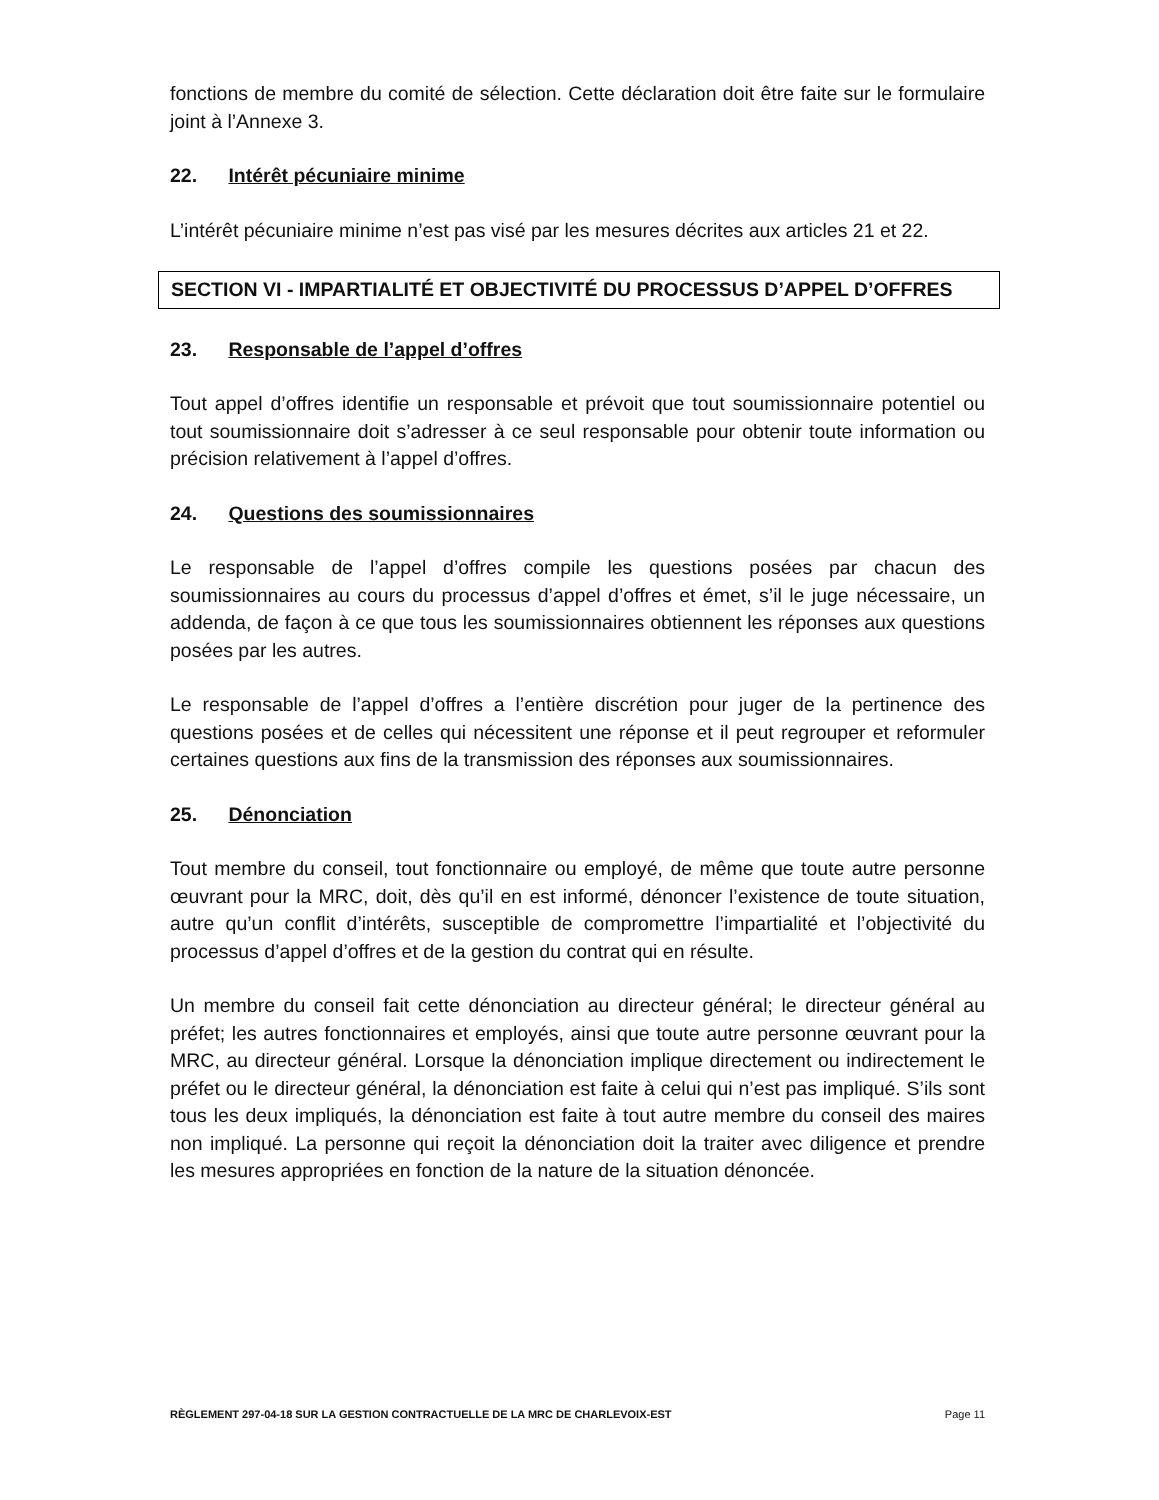fonctions de membre du comité de sélection. Cette déclaration doit être faite sur le formulaire joint à l’Annexe 3.
22. Intérêt pécuniaire minime
L’intérêt pécuniaire minime n’est pas visé par les mesures décrites aux articles 21 et 22.
SECTION VI - IMPARTIALITÉ ET OBJECTIVITÉ DU PROCESSUS D’APPEL D’OFFRES
23. Responsable de l’appel d’offres
Tout appel d’offres identifie un responsable et prévoit que tout soumissionnaire potentiel ou tout soumissionnaire doit s’adresser à ce seul responsable pour obtenir toute information ou précision relativement à l’appel d’offres.
24. Questions des soumissionnaires
Le responsable de l’appel d’offres compile les questions posées par chacun des soumissionnaires au cours du processus d’appel d’offres et émet, s’il le juge nécessaire, un addenda, de façon à ce que tous les soumissionnaires obtiennent les réponses aux questions posées par les autres.
Le responsable de l’appel d’offres a l’entière discrétion pour juger de la pertinence des questions posées et de celles qui nécessitent une réponse et il peut regrouper et reformuler certaines questions aux fins de la transmission des réponses aux soumissionnaires.
25. Dénonciation
Tout membre du conseil, tout fonctionnaire ou employé, de même que toute autre personne œuvrant pour la MRC, doit, dès qu’il en est informé, dénoncer l’existence de toute situation, autre qu’un conflit d’intérêts, susceptible de compromettre l’impartialité et l’objectivité du processus d’appel d’offres et de la gestion du contrat qui en résulte.
Un membre du conseil fait cette dénonciation au directeur général; le directeur général au préfet; les autres fonctionnaires et employés, ainsi que toute autre personne œuvrant pour la MRC, au directeur général. Lorsque la dénonciation implique directement ou indirectement le préfet ou le directeur général, la dénonciation est faite à celui qui n’est pas impliqué. S’ils sont tous les deux impliqués, la dénonciation est faite à tout autre membre du conseil des maires non impliqué. La personne qui reçoit la dénonciation doit la traiter avec diligence et prendre les mesures appropriées en fonction de la nature de la situation dénoncée.
RÈGLEMENT 297-04-18 SUR LA GESTION CONTRACTUELLE DE LA MRC DE CHARLEVOIX-EST Page 11